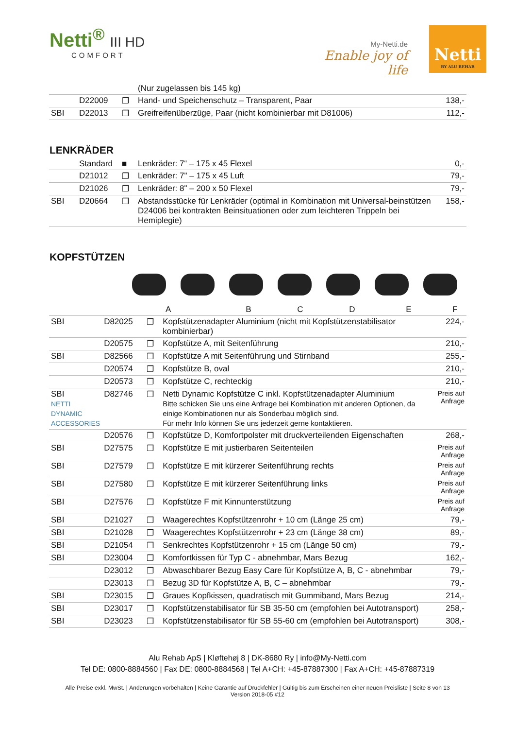Netti<sup>®</sup> III HD
COMFORT
My-Netti.de
Enable joy of life
Netti
BY ALU REHAB
| | | | (Nur zugelassen bis 145 kg) | |
| | D22009 | ❐ | Hand- und Speichenschutz – Transparent, Paar | 138,- |
| SBI | D22013 | ❐ | Greifreifenüberzüge, Paar (nicht kombinierbar mit D81006) | 112,- |
LENKRÄDER
| | Standard | ■ | Lenkräder: 7“ – 175 x 45 Flexel | 0,- |
| | D21012 | ❐ | Lenkräder: 7" – 175 x 45 Luft | 79,- |
| | D21026 | ❐ | Lenkräder: 8" – 200 x 50 Flexel | 79,- |
| SBI | D20664 | ❐ | Abstandsstücke für Lenkräder (optimal in Kombination mit Universal-beinstützen D24006 bei kontrakten Beinsituationen oder zum leichteren Trippeln bei Hemiplegie) | 158,- |
KOPFSTÜTZEN
| A B C D E F | | | | |
| SBI | D82025 | ❐ | Kopfstützenadapter Aluminium (nicht mit Kopfstützenstabilisator kombinierbar) | 224,- |
| | D20575 | ❐ | Kopfstütze A, mit Seitenführung | 210,- |
| SBI | D82566 | ❐ | Kopfstütze A mit Seitenführung und Stirnband | 255,- |
| | D20574 | ❐ | Kopfstütze B, oval | 210,- |
| | D20573 | ❐ | Kopfstütze C, rechteckig | 210,- |
| SBI NETTI DYNAMIC ACCESSORIES | D82746 | ❐ | Netti Dynamic Kopfstütze C inkl. Kopfstützenadapter Aluminium Bitte schicken Sie uns eine Anfrage bei Kombination mit anderen Optionen, da einige Kombinationen nur als Sonderbau möglich sind. Für mehr Info können Sie uns jederzeit gerne kontaktieren. | Preis auf Anfrage |
| | D20576 | ❐ | Kopfstütze D, Komfortpolster mit druckverteilenden Eigenschaften | 268,- |
| SBI | D27575 | ❐ | Kopfstütze E mit justierbaren Seitenteilen | Preis auf Anfrage |
| SBI | D27579 | ❐ | Kopfstütze E mit kürzerer Seitenführung rechts | Preis auf Anfrage |
| SBI | D27580 | ❐ | Kopfstütze E mit kürzerer Seitenführung links | Preis auf Anfrage |
| SBI | D27576 | ❐ | Kopfstütze F mit Kinnunterstützung | Preis auf Anfrage |
| SBI | D21027 | ❐ | Waagerechtes Kopfstützenrohr + 10 cm (Länge 25 cm) | 79,- |
| SBI | D21028 | ❐ | Waagerechtes Kopfstützenrohr + 23 cm (Länge 38 cm) | 89,- |
| SBI | D21054 | ❐ | Senkrechtes Kopfstützenrohr + 15 cm (Länge 50 cm) | 79,- |
| SBI | D23004 | ❐ | Komfortkissen für Typ C - abnehmbar, Mars Bezug | 162,- |
| | D23012 | ❐ | Abwaschbarer Bezug Easy Care für Kopfstütze A, B, C - abnehmbar | 79,- |
| | D23013 | ❐ | Bezug 3D für Kopfstütze A, B, C – abnehmbar | 79,- |
| SBI | D23015 | ❐ | Graues Kopfkissen, quadratisch mit Gummiband, Mars Bezug | 214,- |
| SBI | D23017 | ❐ | Kopfstützenstabilisator für SB 35-50 cm (empfohlen bei Autotransport) | 258,- |
| SBI | D23023 | ❐ | Kopfstützenstabilisator für SB 55-60 cm (empfohlen bei Autotransport) | 308,- |
Alu Rehab ApS | Kløftehøj 8 | DK-8680 Ry | info@My-Netti.com
Tel DE: 0800-8884560 | Fax DE: 0800-8884568 | Tel A+CH: +45-87887300 | Fax A+CH: +45-87887319
Alle Preise exkl. MwSt. | Änderungen vorbehalten | Keine Garantie auf Druckfehler | Gültig bis zum Erscheinen einer neuen Preisliste | Seite 8 von 13
Version 2018-05 #12